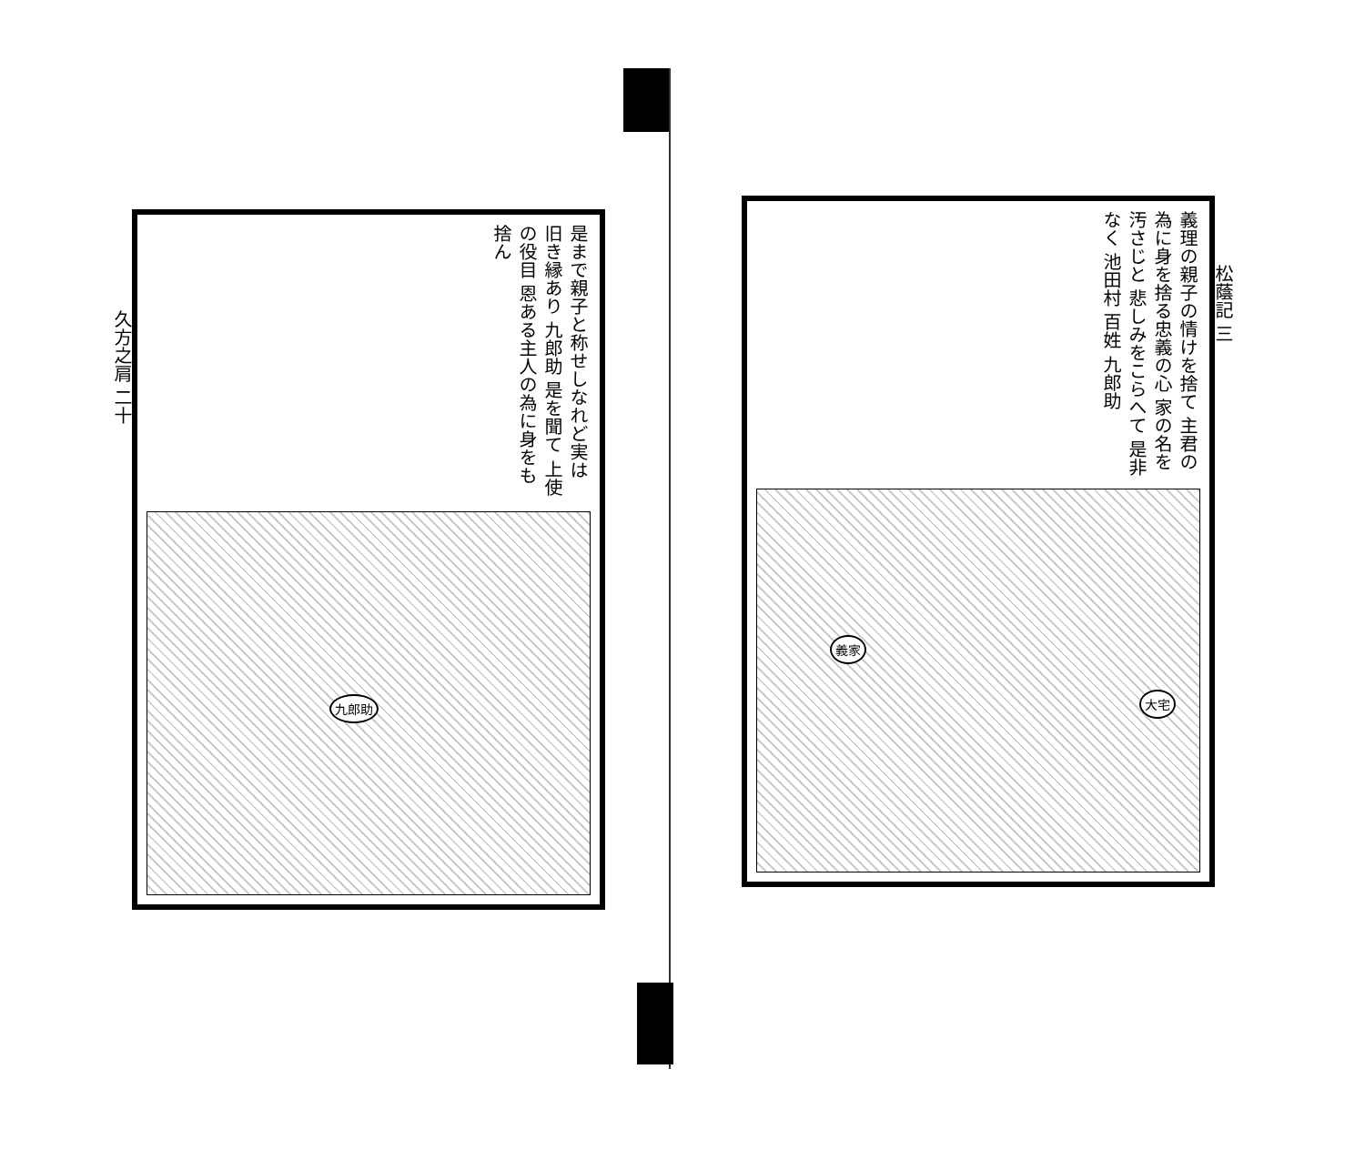久方之肩 二十
松蔭記 三
是まで親子と称せしなれど実は 旧き縁あり 九郎助 是を聞て 上使の役目 恩ある主人の為に身をも捨ん
九郎助
義理の親子の情けを捨て 主君の為に身を捨る忠義の心 家の名を汚さじと 悲しみをこらへて 是非なく 池田村 百姓 九郎助
義家
大宅